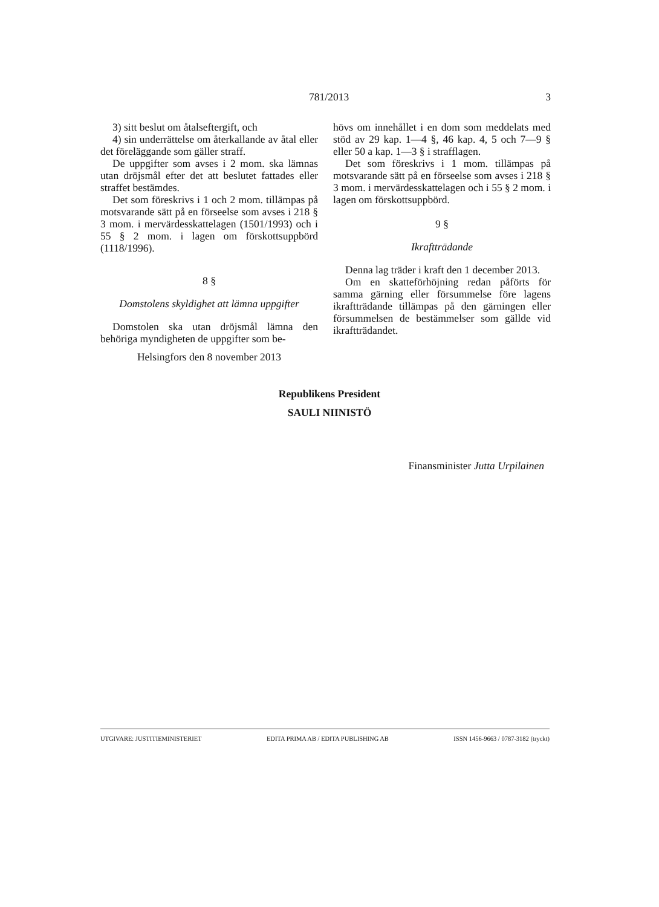781/2013 3
3) sitt beslut om åtalseftergift, och
4) sin underrättelse om återkallande av åtal eller det föreläggande som gäller straff.
De uppgifter som avses i 2 mom. ska lämnas utan dröjsmål efter det att beslutet fattades eller straffet bestämdes.
Det som föreskrivs i 1 och 2 mom. tillämpas på motsvarande sätt på en förseelse som avses i 218 § 3 mom. i mervärdesskattelagen (1501/1993) och i 55 § 2 mom. i lagen om förskottsuppbörd (1118/1996).
8 §
Domstolens skyldighet att lämna uppgifter
Domstolen ska utan dröjsmål lämna den behöriga myndigheten de uppgifter som be-
hövs om innehållet i en dom som meddelats med stöd av 29 kap. 1—4 §, 46 kap. 4, 5 och 7—9 § eller 50 a kap. 1—3 § i strafflagen.
Det som föreskrivs i 1 mom. tillämpas på motsvarande sätt på en förseelse som avses i 218 § 3 mom. i mervärdesskattelagen och i 55 § 2 mom. i lagen om förskottsuppbörd.
9 §
Ikraftträdande
Denna lag träder i kraft den 1 december 2013.
Om en skatteförhöjning redan påförts för samma gärning eller försummelse före lagens ikraftträdande tillämpas på den gärningen eller försummelsen de bestämmelser som gällde vid ikraftträdandet.
Helsingfors den 8 november 2013
Republikens President
SAULI NIINISTÖ
Finansminister Jutta Urpilainen
UTGIVARE: JUSTITIEMINISTERIET EDITA PRIMA AB / EDITA PUBLISHING AB ISSN 1456-9663 / 0787-3182 (tryckt)